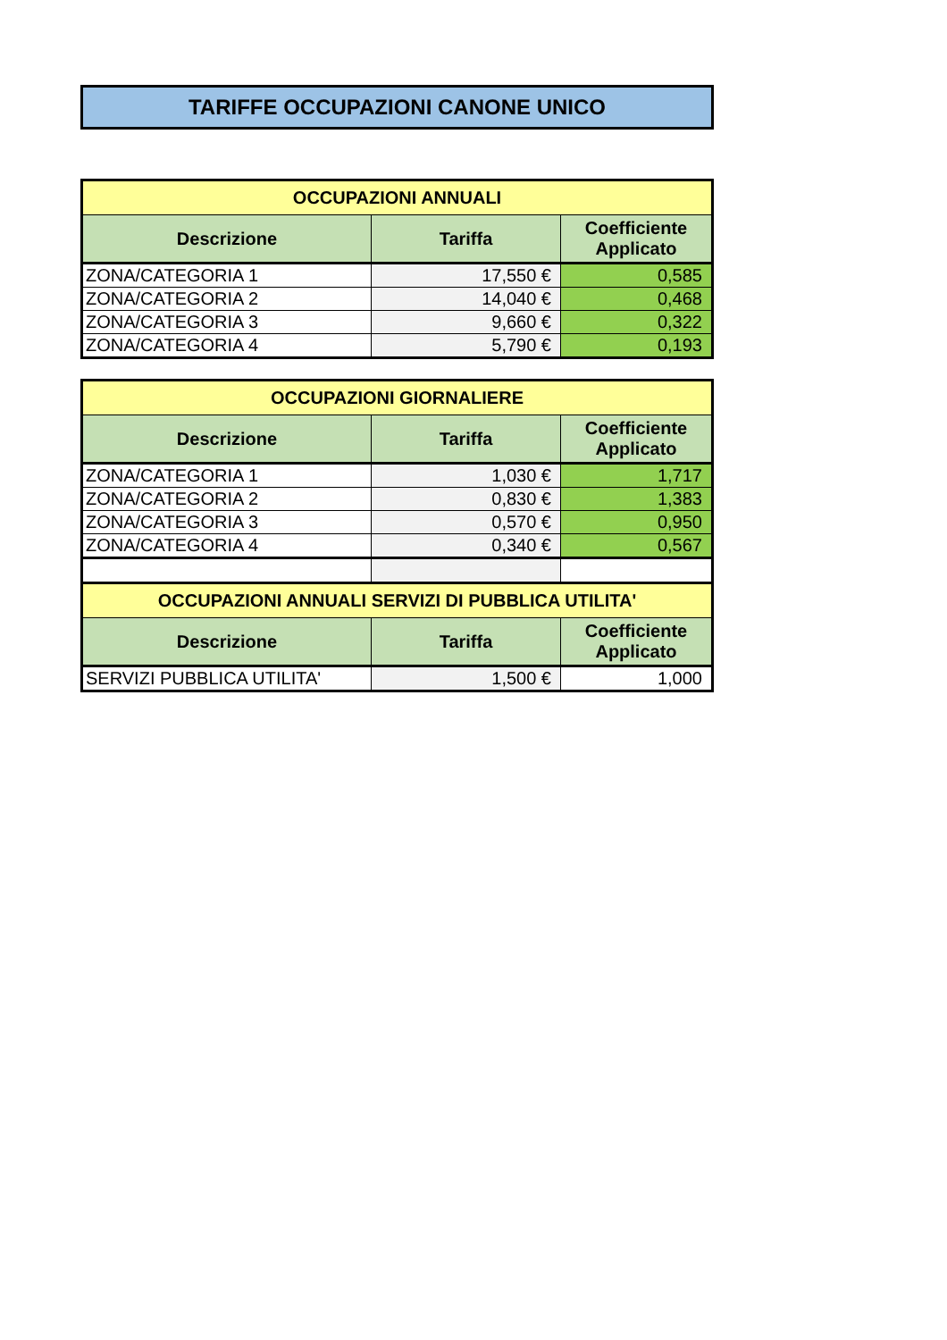TARIFFE OCCUPAZIONI CANONE UNICO
| OCCUPAZIONI ANNUALI | | |
| Descrizione | Tariffa | Coefficiente Applicato |
| ZONA/CATEGORIA 1 | 17,550 € | 0,585 |
| ZONA/CATEGORIA 2 | 14,040 € | 0,468 |
| ZONA/CATEGORIA 3 | 9,660 € | 0,322 |
| ZONA/CATEGORIA 4 | 5,790 € | 0,193 |
| OCCUPAZIONI GIORNALIERE | | |
| Descrizione | Tariffa | Coefficiente Applicato |
| ZONA/CATEGORIA 1 | 1,030 € | 1,717 |
| ZONA/CATEGORIA 2 | 0,830 € | 1,383 |
| ZONA/CATEGORIA 3 | 0,570 € | 0,950 |
| ZONA/CATEGORIA 4 | 0,340 € | 0,567 |
| OCCUPAZIONI ANNUALI SERVIZI DI PUBBLICA UTILITA' | | |
| Descrizione | Tariffa | Coefficiente Applicato |
| SERVIZI PUBBLICA UTILITA' | 1,500 € | 1,000 |